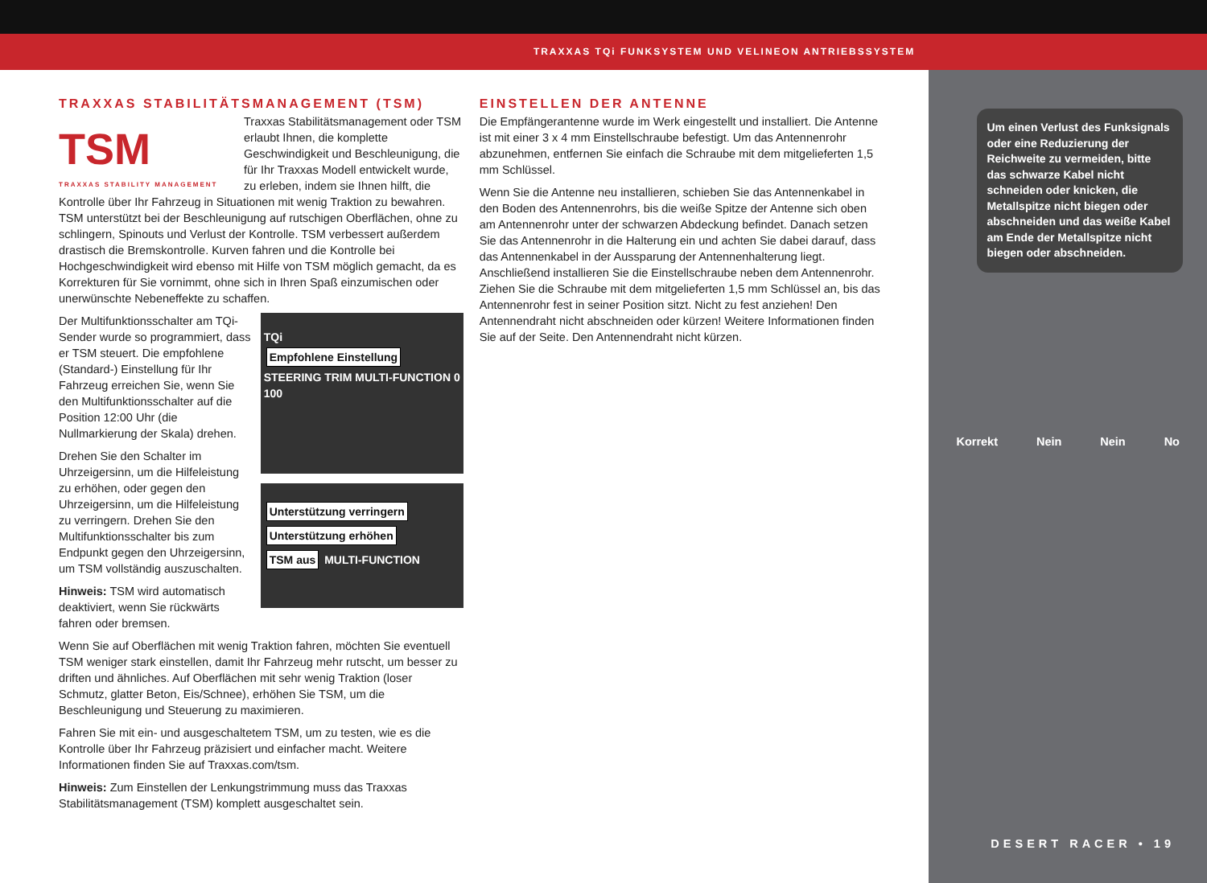TRAXXAS TQi FUNKSYSTEM UND VELINEON ANTRIEBSSYSTEM
TRAXXAS STABILITÄTSMANAGEMENT (TSM)
TSM
TRAXXAS STABILITY MANAGEMENT
Traxxas Stabilitätsmanagement oder TSM erlaubt Ihnen, die komplette Geschwindigkeit und Beschleunigung, die für Ihr Traxxas Modell entwickelt wurde, zu erleben, indem sie Ihnen hilft, die Kontrolle über Ihr Fahrzeug in Situationen mit wenig Traktion zu bewahren. TSM unterstützt bei der Beschleunigung auf rutschigen Oberflächen, ohne zu schlingern, Spinouts und Verlust der Kontrolle. TSM verbessert außerdem drastisch die Bremskontrolle. Kurven fahren und die Kontrolle bei Hochgeschwindigkeit wird ebenso mit Hilfe von TSM möglich gemacht, da es Korrekturen für Sie vornimmt, ohne sich in Ihren Spaß einzumischen oder unerwünschte Nebeneffekte zu schaffen.
TQi
Empfohlene Einstellung
STEERING TRIM MULTI-FUNCTION 0 100
Der Multifunktionsschalter am TQi-Sender wurde so programmiert, dass er TSM steuert. Die empfohlene (Standard-) Einstellung für Ihr Fahrzeug erreichen Sie, wenn Sie den Multifunktionsschalter auf die Position 12:00 Uhr (die Nullmarkierung der Skala) drehen.
Unterstützung verringern Unterstützung erhöhen
TSM aus MULTI-FUNCTION
Drehen Sie den Schalter im Uhrzeigersinn, um die Hilfeleistung zu erhöhen, oder gegen den Uhrzeigersinn, um die Hilfeleistung zu verringern. Drehen Sie den Multifunktionsschalter bis zum Endpunkt gegen den Uhrzeigersinn, um TSM vollständig auszuschalten.
Hinweis: TSM wird automatisch deaktiviert, wenn Sie rückwärts fahren oder bremsen.
Wenn Sie auf Oberflächen mit wenig Traktion fahren, möchten Sie eventuell TSM weniger stark einstellen, damit Ihr Fahrzeug mehr rutscht, um besser zu driften und ähnliches. Auf Oberflächen mit sehr wenig Traktion (loser Schmutz, glatter Beton, Eis/Schnee), erhöhen Sie TSM, um die Beschleunigung und Steuerung zu maximieren.
Fahren Sie mit ein- und ausgeschaltetem TSM, um zu testen, wie es die Kontrolle über Ihr Fahrzeug präzisiert und einfacher macht. Weitere Informationen finden Sie auf Traxxas.com/tsm.
Hinweis: Zum Einstellen der Lenkungstrimmung muss das Traxxas Stabilitätsmanagement (TSM) komplett ausgeschaltet sein.
EINSTELLEN DER ANTENNE
Die Empfängerantenne wurde im Werk eingestellt und installiert. Die Antenne ist mit einer 3 x 4 mm Einstellschraube befestigt. Um das Antennenrohr abzunehmen, entfernen Sie einfach die Schraube mit dem mitgelieferten 1,5 mm Schlüssel.
Wenn Sie die Antenne neu installieren, schieben Sie das Antennenkabel in den Boden des Antennenrohrs, bis die weiße Spitze der Antenne sich oben am Antennenrohr unter der schwarzen Abdeckung befindet. Danach setzen Sie das Antennenrohr in die Halterung ein und achten Sie dabei darauf, dass das Antennenkabel in der Aussparung der Antennenhalterung liegt. Anschließend installieren Sie die Einstellschraube neben dem Antennenrohr. Ziehen Sie die Schraube mit dem mitgelieferten 1,5 mm Schlüssel an, bis das Antennenrohr fest in seiner Position sitzt. Nicht zu fest anziehen! Den Antennendraht nicht abschneiden oder kürzen! Weitere Informationen finden Sie auf der Seite. Den Antennendraht nicht kürzen.
Um einen Verlust des Funksignals oder eine Reduzierung der Reichweite zu vermeiden, bitte das schwarze Kabel nicht schneiden oder knicken, die Metallspitze nicht biegen oder abschneiden und das weiße Kabel am Ende der Metallspitze nicht biegen oder abschneiden.
Korrekt Nein Nein No
DESERT RACER • 19